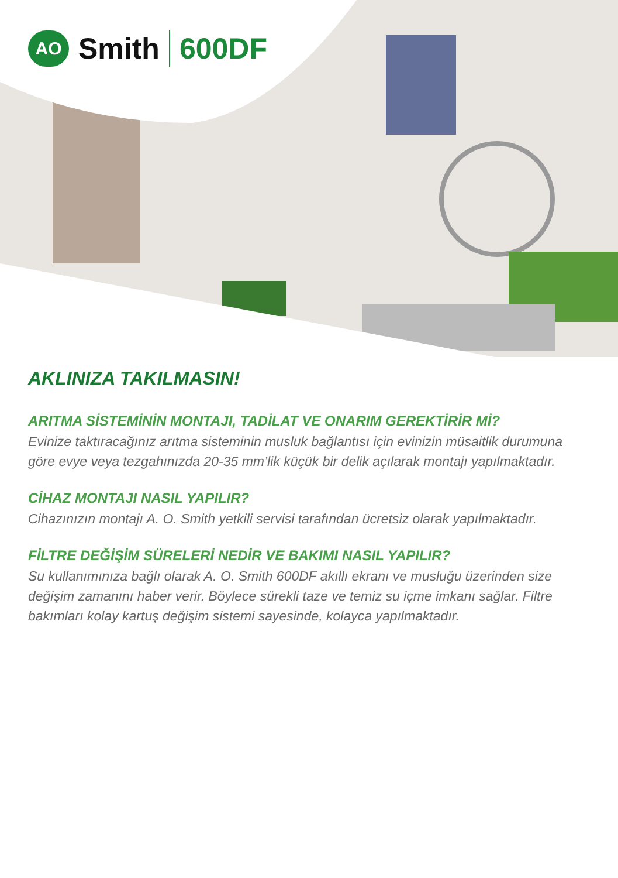AO
Smith 600DF
AKLINIZA TAKILMASIN!
ARITMA SİSTEMİNİN MONTAJI, TADİLAT VE ONARIM GEREKTİRİR Mİ?
Evinize taktıracağınız arıtma sisteminin musluk bağlantısı için evinizin müsaitlik durumuna göre evye veya tezgahınızda 20-35 mm’lik küçük bir delik açılarak montajı yapılmaktadır.
CİHAZ MONTAJI NASIL YAPILIR?
Cihazınızın montajı A. O. Smith yetkili servisi tarafından ücretsiz olarak yapılmaktadır.
FİLTRE DEĞİŞİM SÜRELERİ NEDİR VE BAKIMI NASIL YAPILIR?
Su kullanımınıza bağlı olarak A. O. Smith 600DF akıllı ekranı ve musluğu üzerinden size değişim zamanını haber verir. Böylece sürekli taze ve temiz su içme imkanı sağlar. Filtre bakımları kolay kartuş değişim sistemi sayesinde, kolayca yapılmaktadır.